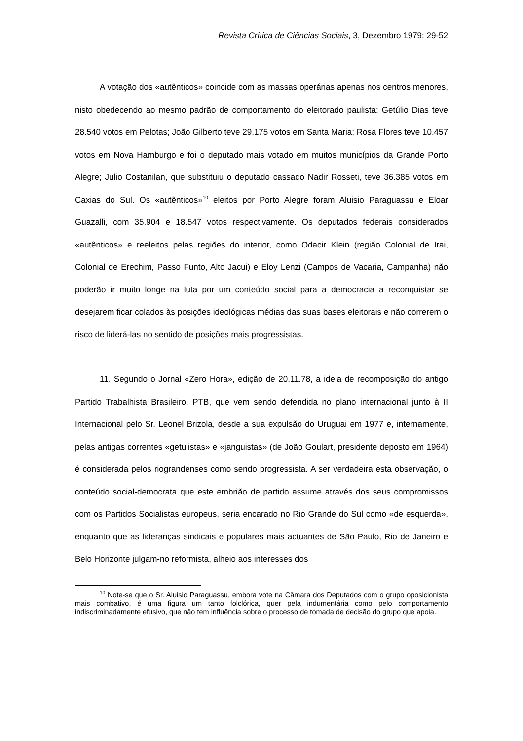Revista Crítica de Ciências Sociais, 3, Dezembro 1979: 29-52
A votação dos «autênticos» coincide com as massas operárias apenas nos centros menores, nisto obedecendo ao mesmo padrão de comportamento do eleitorado paulista: Getúlio Dias teve 28.540 votos em Pelotas; João Gilberto teve 29.175 votos em Santa Maria; Rosa Flores teve 10.457 votos em Nova Hamburgo e foi o deputado mais votado em muitos municípios da Grande Porto Alegre; Julio Costanilan, que substituiu o deputado cassado Nadir Rosseti, teve 36.385 votos em Caxias do Sul. Os «autênticos»<sup>10</sup> eleitos por Porto Alegre foram Aluisio Paraguassu e Eloar Guazalli, com 35.904 e 18.547 votos respectivamente. Os deputados federais considerados «autênticos» e reeleitos pelas regiões do interior, como Odacir Klein (região Colonial de Irai, Colonial de Erechim, Passo Funto, Alto Jacui) e Eloy Lenzi (Campos de Vacaria, Campanha) não poderão ir muito longe na luta por um conteúdo social para a democracia a reconquistar se desejarem ficar colados às posições ideológicas médias das suas bases eleitorais e não correrem o risco de liderá-las no sentido de posições mais progressistas.
11. Segundo o Jornal «Zero Hora», edição de 20.11.78, a ideia de recomposição do antigo Partido Trabalhista Brasileiro, PTB, que vem sendo defendida no plano internacional junto à II Internacional pelo Sr. Leonel Brizola, desde a sua expulsão do Uruguai em 1977 e, internamente, pelas antigas correntes «getulistas» e «janguistas» (de João Goulart, presidente deposto em 1964) é considerada pelos riograndenses como sendo progressista. A ser verdadeira esta observação, o conteúdo social-democrata que este embrião de partido assume através dos seus compromissos com os Partidos Socialistas europeus, seria encarado no Rio Grande do Sul como «de esquerda», enquanto que as lideranças sindicais e populares mais actuantes de São Paulo, Rio de Janeiro e Belo Horizonte julgam-no reformista, alheio aos interesses dos
<sup>10</sup> Note-se que o Sr. Aluisio Paraguassu, embora vote na Câmara dos Deputados com o grupo oposicionista mais combativo, é uma figura um tanto folclórica, quer pela indumentária como pelo comportamento indiscriminadamente efusivo, que não tem influência sobre o processo de tomada de decisão do grupo que apoia.